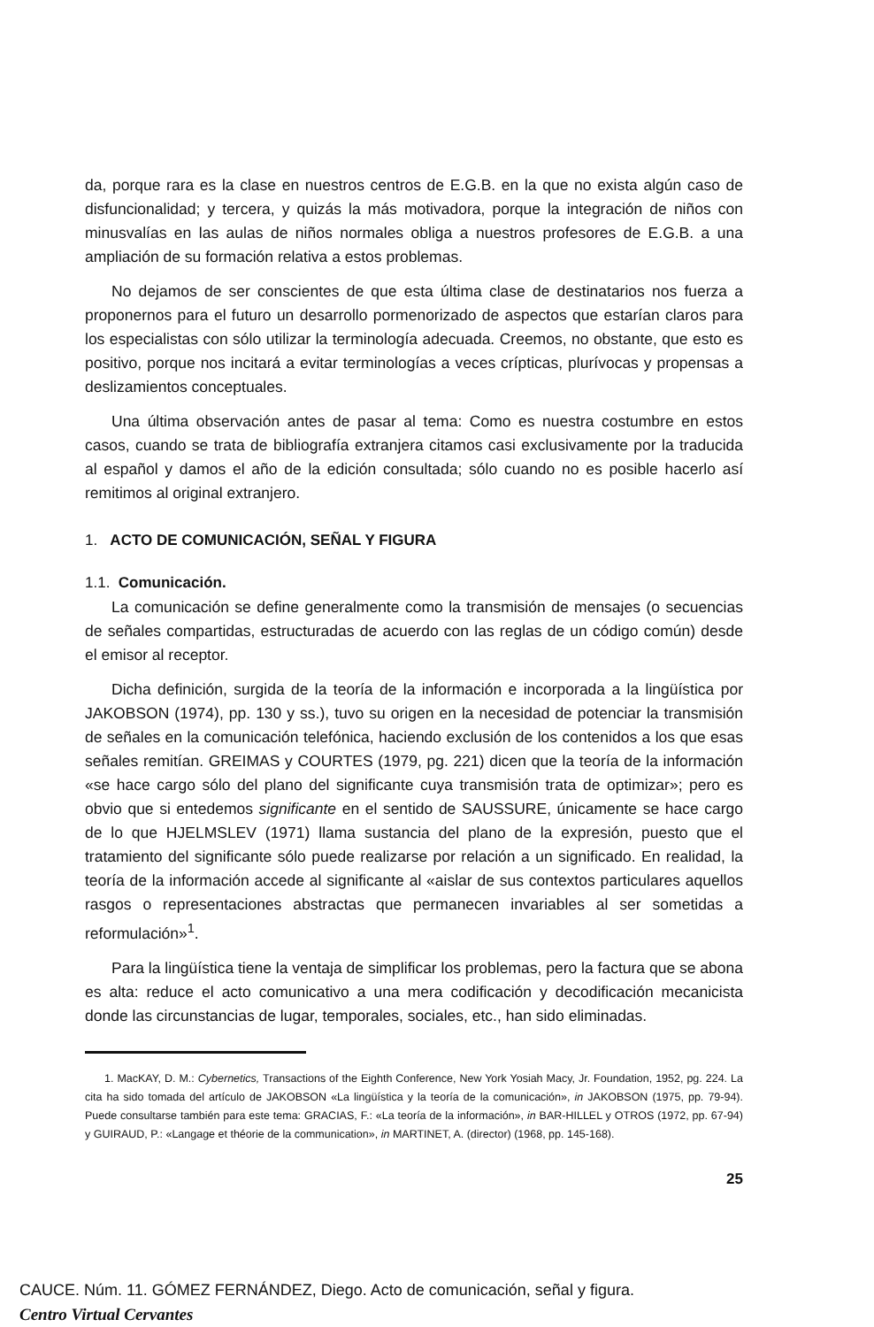da, porque rara es la clase en nuestros centros de E.G.B. en la que no exista algún caso de disfuncionalidad; y tercera, y quizás la más motivadora, porque la integración de niños con minusvalías en las aulas de niños normales obliga a nuestros profesores de E.G.B. a una ampliación de su formación relativa a estos problemas.
No dejamos de ser conscientes de que esta última clase de destinatarios nos fuerza a proponernos para el futuro un desarrollo pormenorizado de aspectos que estarían claros para los especialistas con sólo utilizar la terminología adecuada. Creemos, no obstante, que esto es positivo, porque nos incitará a evitar terminologías a veces crípticas, plurívocas y propensas a deslizamientos conceptuales.
Una última observación antes de pasar al tema: Como es nuestra costumbre en estos casos, cuando se trata de bibliografía extranjera citamos casi exclusivamente por la traducida al español y damos el año de la edición consultada; sólo cuando no es posible hacerlo así remitimos al original extranjero.
1. ACTO DE COMUNICACIÓN, SEÑAL Y FIGURA
1.1. Comunicación.
La comunicación se define generalmente como la transmisión de mensajes (o secuencias de señales compartidas, estructuradas de acuerdo con las reglas de un código común) desde el emisor al receptor.
Dicha definición, surgida de la teoría de la información e incorporada a la lingüística por JAKOBSON (1974), pp. 130 y ss.), tuvo su origen en la necesidad de potenciar la transmisión de señales en la comunicación telefónica, haciendo exclusión de los contenidos a los que esas señales remitían. GREIMAS y COURTES (1979, pg. 221) dicen que la teoría de la información «se hace cargo sólo del plano del significante cuya transmisión trata de optimizar»; pero es obvio que si entedemos significante en el sentido de SAUSSURE, únicamente se hace cargo de lo que HJELMSLEV (1971) llama sustancia del plano de la expresión, puesto que el tratamiento del significante sólo puede realizarse por relación a un significado. En realidad, la teoría de la información accede al significante al «aislar de sus contextos particulares aquellos rasgos o representaciones abstractas que permanecen invariables al ser sometidas a reformulación»<sup>1</sup>.
Para la lingüística tiene la ventaja de simplificar los problemas, pero la factura que se abona es alta: reduce el acto comunicativo a una mera codificación y decodificación mecanicista donde las circunstancias de lugar, temporales, sociales, etc., han sido eliminadas.
1. MacKAY, D. M.: Cybernetics, Transactions of the Eighth Conference, New York Yosiah Macy, Jr. Foundation, 1952, pg. 224. La cita ha sido tomada del artículo de JAKOBSON «La lingüística y la teoría de la comunicación», in JAKOBSON (1975, pp. 79-94). Puede consultarse también para este tema: GRACIAS, F.: «La teoría de la información», in BAR-HILLEL y OTROS (1972, pp. 67-94) y GUIRAUD, P.: «Langage et théorie de la communication», in MARTINET, A. (director) (1968, pp. 145-168).
25
CAUCE. Núm. 11. GÓMEZ FERNÁNDEZ, Diego. Acto de comunicación, señal y figura.
Centro Virtual Cervantes